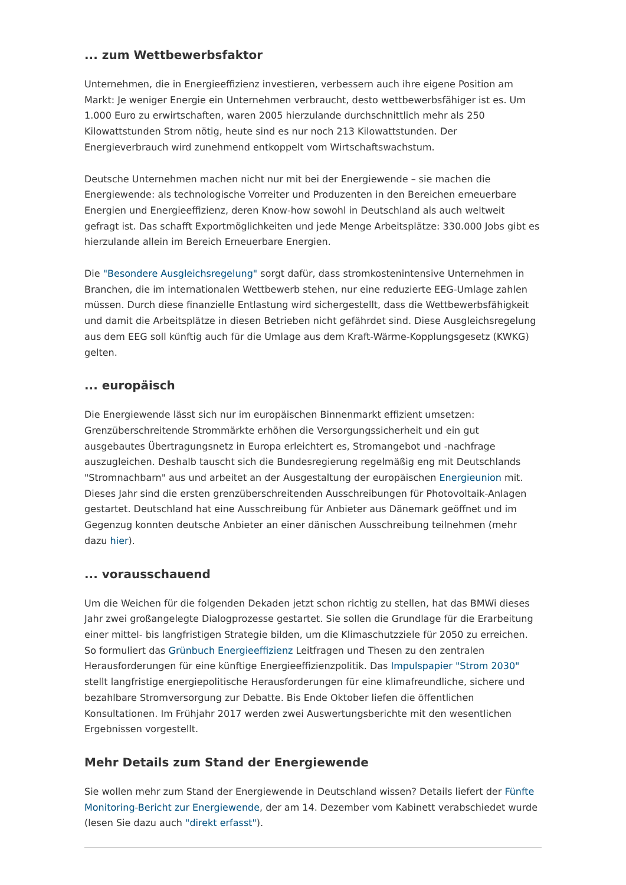... zum Wettbewerbsfaktor
Unternehmen, die in Energieeffizienz investieren, verbessern auch ihre eigene Position am Markt: Je weniger Energie ein Unternehmen verbraucht, desto wettbewerbsfähiger ist es. Um 1.000 Euro zu erwirtschaften, waren 2005 hierzulande durchschnittlich mehr als 250 Kilowattstunden Strom nötig, heute sind es nur noch 213 Kilowattstunden. Der Energieverbrauch wird zunehmend entkoppelt vom Wirtschaftswachstum.
Deutsche Unternehmen machen nicht nur mit bei der Energiewende – sie machen die Energiewende: als technologische Vorreiter und Produzenten in den Bereichen erneuerbare Energien und Energieeffizienz, deren Know-how sowohl in Deutschland als auch weltweit gefragt ist. Das schafft Exportmöglichkeiten und jede Menge Arbeitsplätze: 330.000 Jobs gibt es hierzulande allein im Bereich Erneuerbare Energien.
Die "Besondere Ausgleichsregelung" sorgt dafür, dass stromkostenintensive Unternehmen in Branchen, die im internationalen Wettbewerb stehen, nur eine reduzierte EEG-Umlage zahlen müssen. Durch diese finanzielle Entlastung wird sichergestellt, dass die Wettbewerbsfähigkeit und damit die Arbeitsplätze in diesen Betrieben nicht gefährdet sind. Diese Ausgleichsregelung aus dem EEG soll künftig auch für die Umlage aus dem Kraft-Wärme-Kopplungsgesetz (KWKG) gelten.
... europäisch
Die Energiewende lässt sich nur im europäischen Binnenmarkt effizient umsetzen: Grenzüberschreitende Strommärkte erhöhen die Versorgungssicherheit und ein gut ausgebautes Übertragungsnetz in Europa erleichtert es, Stromangebot und -nachfrage auszugleichen. Deshalb tauscht sich die Bundesregierung regelmäßig eng mit Deutschlands "Stromnachbarn" aus und arbeitet an der Ausgestaltung der europäischen Energieunion mit. Dieses Jahr sind die ersten grenzüberschreitenden Ausschreibungen für Photovoltaik-Anlagen gestartet. Deutschland hat eine Ausschreibung für Anbieter aus Dänemark geöffnet und im Gegenzug konnten deutsche Anbieter an einer dänischen Ausschreibung teilnehmen (mehr dazu hier).
... vorausschauend
Um die Weichen für die folgenden Dekaden jetzt schon richtig zu stellen, hat das BMWi dieses Jahr zwei großangelegte Dialogprozesse gestartet. Sie sollen die Grundlage für die Erarbeitung einer mittel- bis langfristigen Strategie bilden, um die Klimaschutzziele für 2050 zu erreichen. So formuliert das Grünbuch Energieeffizienz Leitfragen und Thesen zu den zentralen Herausforderungen für eine künftige Energieeffizienzpolitik. Das Impulspapier "Strom 2030" stellt langfristige energiepolitische Herausforderungen für eine klimafreundliche, sichere und bezahlbare Stromversorgung zur Debatte. Bis Ende Oktober liefen die öffentlichen Konsultationen. Im Frühjahr 2017 werden zwei Auswertungsberichte mit den wesentlichen Ergebnissen vorgestellt.
Mehr Details zum Stand der Energiewende
Sie wollen mehr zum Stand der Energiewende in Deutschland wissen? Details liefert der Fünfte Monitoring-Bericht zur Energiewende, der am 14. Dezember vom Kabinett verabschiedet wurde (lesen Sie dazu auch "direkt erfasst").